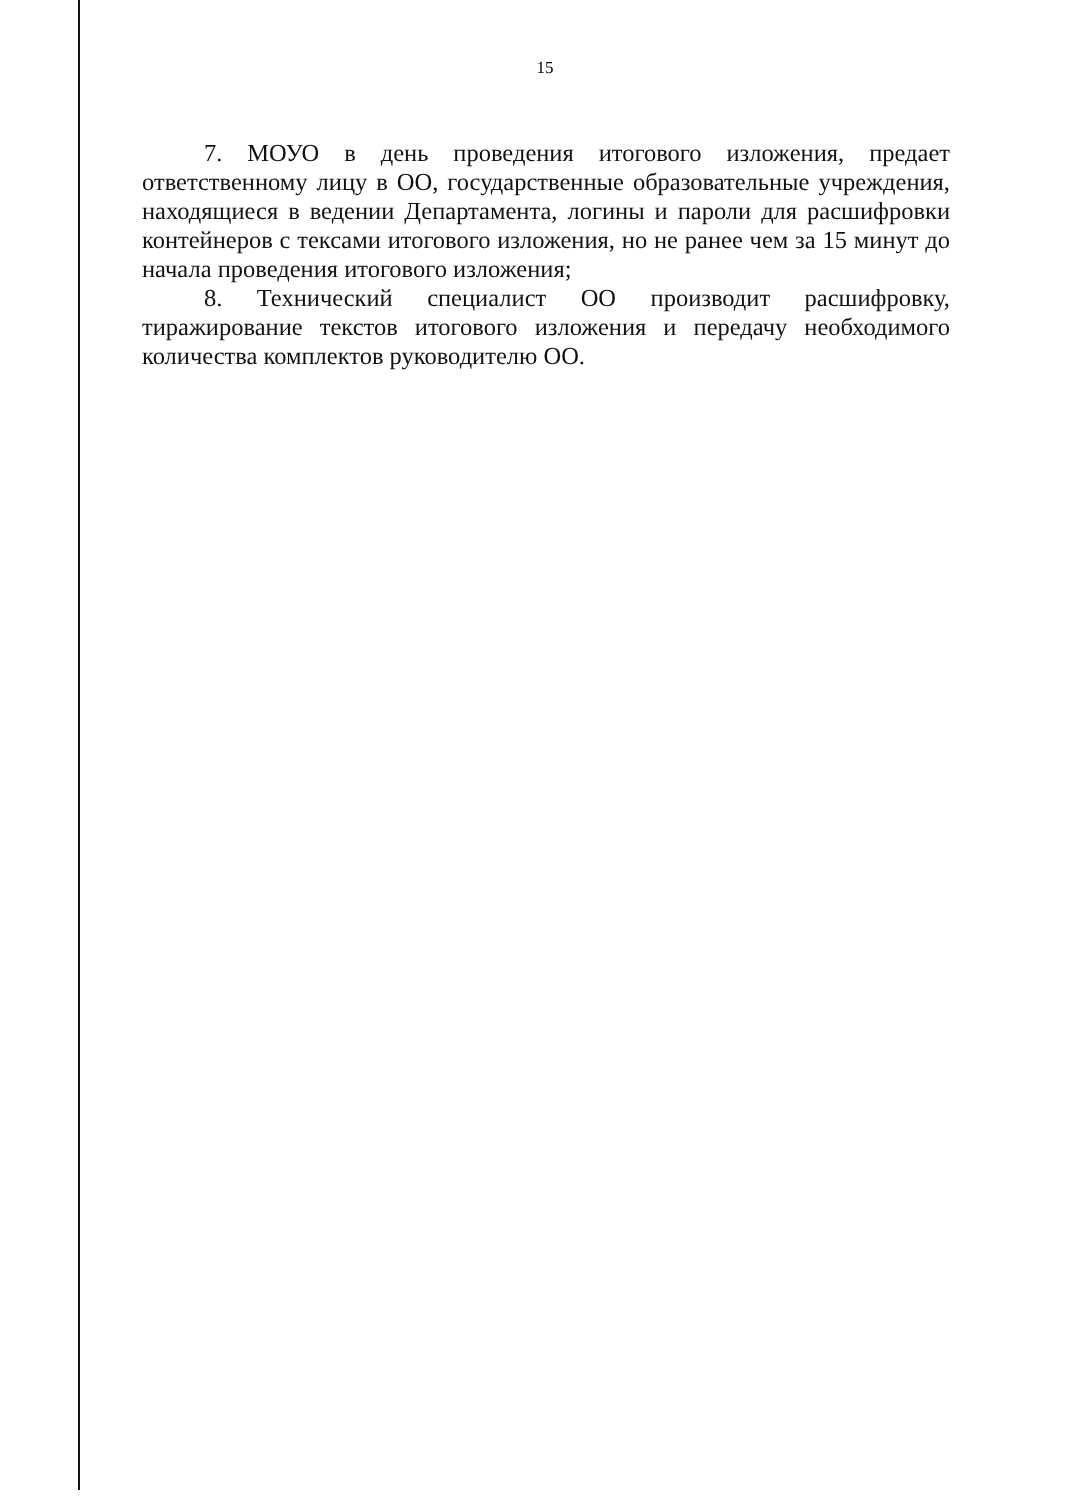15
7. МОУО в день проведения итогового изложения, предает ответственному лицу в ОО, государственные образовательные учреждения, находящиеся в ведении Департамента, логины и пароли для расшифровки контейнеров с тексами итогового изложения, но не ранее чем за 15 минут до начала проведения итогового изложения;
8. Технический специалист ОО производит расшифровку, тиражирование текстов итогового изложения и передачу необходимого количества комплектов руководителю ОО.